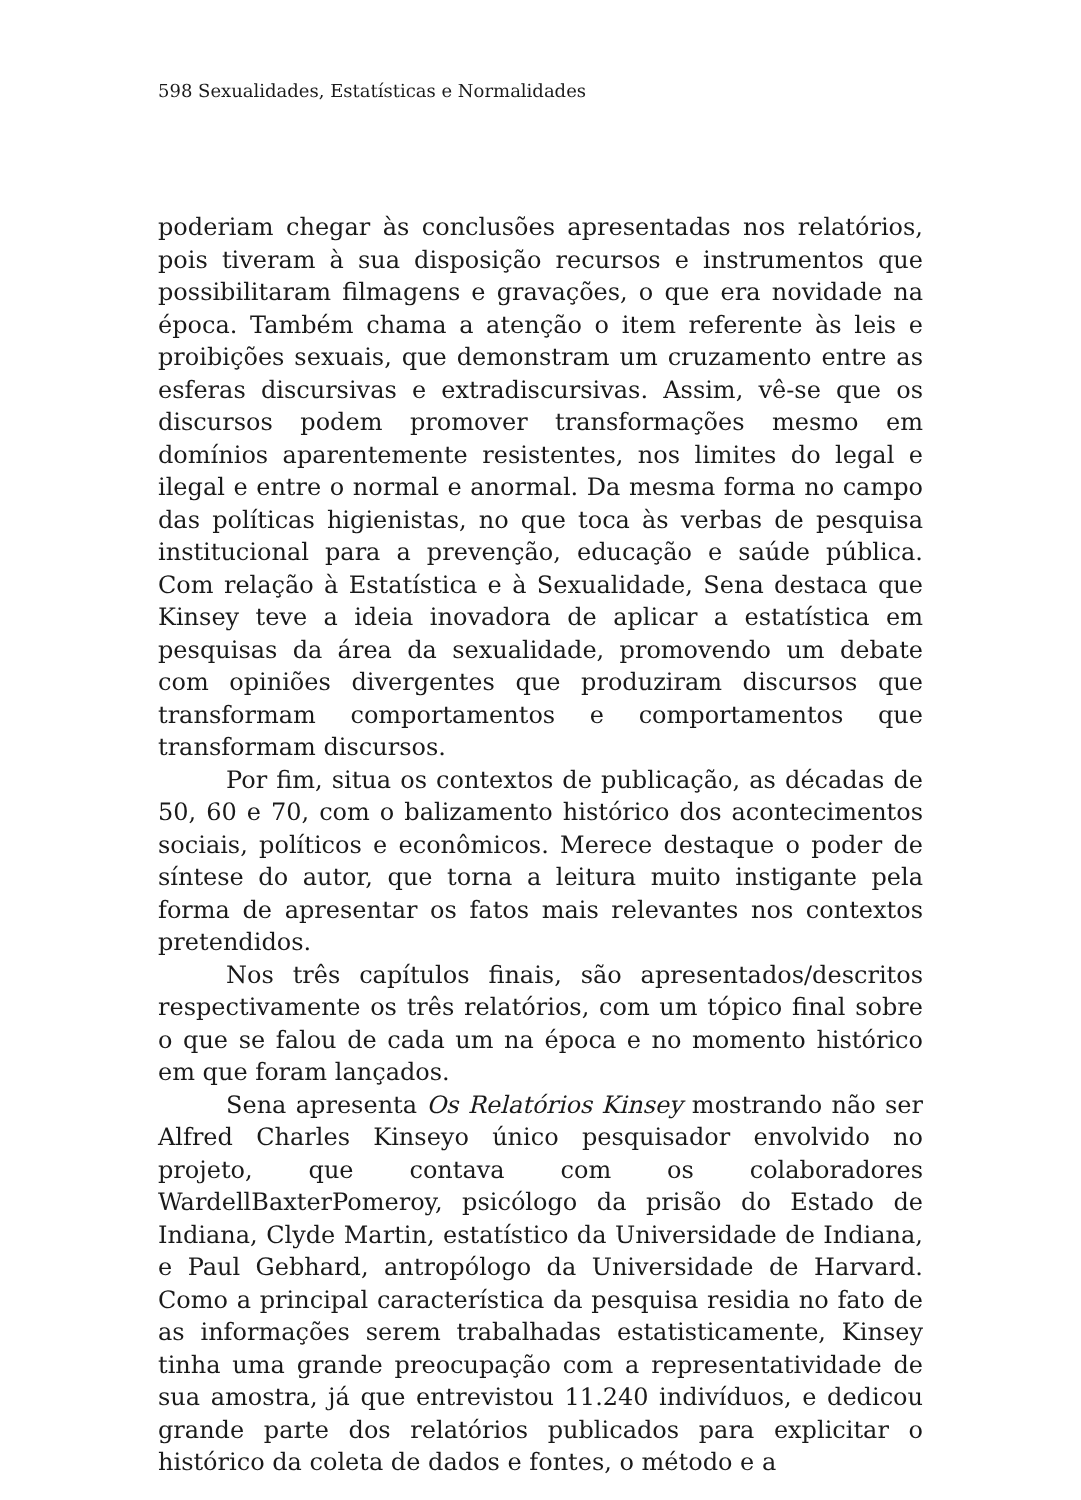598 Sexualidades, Estatísticas e Normalidades
poderiam chegar às conclusões apresentadas nos relatórios, pois tiveram à sua disposição recursos e instrumentos que possibilitaram filmagens e gravações, o que era novidade na época. Também chama a atenção o item referente às leis e proibições sexuais, que demonstram um cruzamento entre as esferas discursivas e extradiscursivas. Assim, vê-se que os discursos podem promover transformações mesmo em domínios aparentemente resistentes, nos limites do legal e ilegal e entre o normal e anormal. Da mesma forma no campo das políticas higienistas, no que toca às verbas de pesquisa institucional para a prevenção, educação e saúde pública. Com relação à Estatística e à Sexualidade, Sena destaca que Kinsey teve a ideia inovadora de aplicar a estatística em pesquisas da área da sexualidade, promovendo um debate com opiniões divergentes que produziram discursos que transformam comportamentos e comportamentos que transformam discursos.
Por fim, situa os contextos de publicação, as décadas de 50, 60 e 70, com o balizamento histórico dos acontecimentos sociais, políticos e econômicos. Merece destaque o poder de síntese do autor, que torna a leitura muito instigante pela forma de apresentar os fatos mais relevantes nos contextos pretendidos.
Nos três capítulos finais, são apresentados/descritos respectivamente os três relatórios, com um tópico final sobre o que se falou de cada um na época e no momento histórico em que foram lançados.
Sena apresenta Os Relatórios Kinsey mostrando não ser Alfred Charles Kinseyo único pesquisador envolvido no projeto, que contava com os colaboradores WardellBaxterPomeroy, psicólogo da prisão do Estado de Indiana, Clyde Martin, estatístico da Universidade de Indiana, e Paul Gebhard, antropólogo da Universidade de Harvard. Como a principal característica da pesquisa residia no fato de as informações serem trabalhadas estatisticamente, Kinsey tinha uma grande preocupação com a representatividade de sua amostra, já que entrevistou 11.240 indivíduos, e dedicou grande parte dos relatórios publicados para explicitar o histórico da coleta de dados e fontes, o método e a